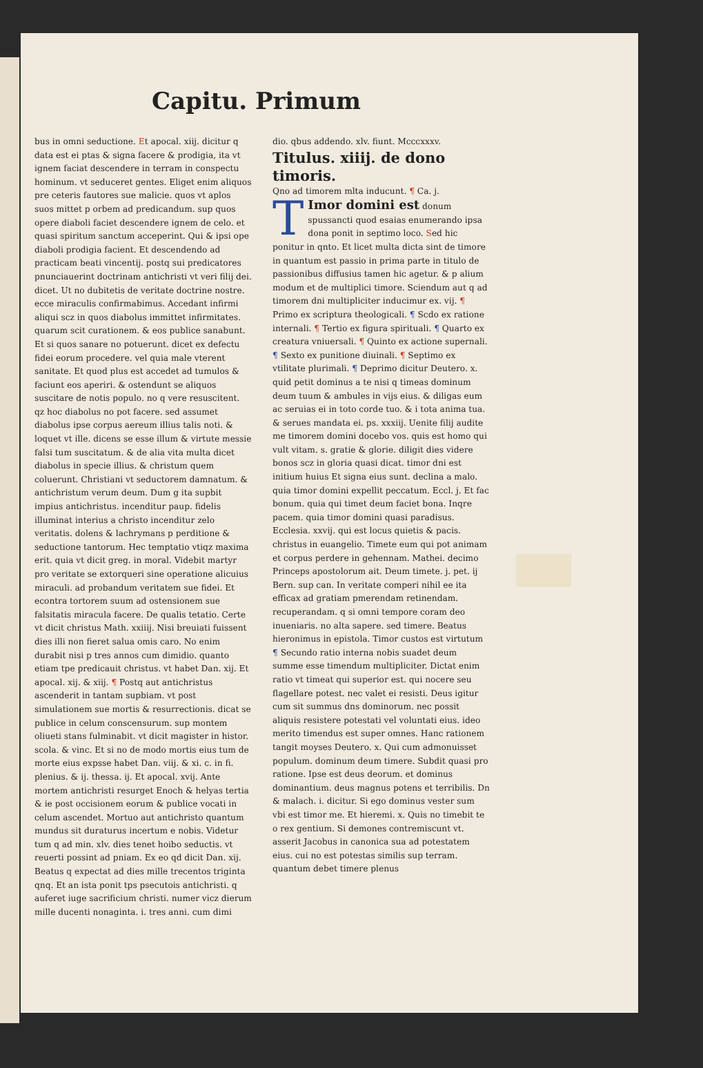Capitu. Primum
bus in omni seductione. Et apocal. xiij. dicitur q data est ei ptas & signa facere & prodigia, ita vt ignem faciat descendere in terram in conspectu hominum. vt seduceret gentes. Eliget enim aliquos pre ceteris fautores sue malicie. quos vt aplos suos mittet p orbem ad predicandum. sup quos opere diaboli faciet descendere ignem de celo. et quasi spiritum sanctum acceperint. Qui & ipsi ope diaboli prodigia facient. Et descendendo ad practicam beati vincentij. postq sui predicatores pnunciauerint doctrinam antichristi vt veri filij dei. dicet. Ut no dubitetis de veritate doctrine nostre. ecce miraculis confirmabimus. Accedant infirmi aliqui scz in quos diabolus immittet infirmitates. quarum scit curationem. & eos publice sanabunt. Et si quos sanare no potuerunt. dicet ex defectu fidei eorum procedere. vel quia male vterent sanitate. Et quod plus est accedet ad tumulos & faciunt eos aperiri. & ostendunt se aliquos suscitare de notis populo. no q vere resuscitent. qz hoc diabolus no pot facere. sed assumet diabolus ipse corpus aereum illius talis noti. & loquet vt ille. dicens se esse illum & virtute messie falsi tum suscitatum. & de alia vita multa dicet diabolus in specie illius. & christum quem coluerunt. Christiani vt seductorem damnatum. & antichristum verum deum. Dum g ita supbit impius antichristus. incenditur paup. fidelis illuminat interius a christo incenditur zelo veritatis. dolens & lachrymans p perditione & seductione tantorum. Hec temptatio vtiqz maxima erit. quia vt dicit greg. in moral. Videbit martyr pro veritate se extorqueri sine operatione alicuius miraculi. ad probandum veritatem sue fidei. Et econtra tortorem suum ad ostensionem sue falsitatis miracula facere. De qualis tetatio. Certe vt dicit christus Math. xxiiij. Nisi breuiati fuissent dies illi non fieret salua omis caro. No enim durabit nisi p tres annos cum dimidio. quanto etiam tpe predicauit christus. vt habet Dan. xij. Et apocal. xij. & xiij. ¶ Postq aut antichristus ascenderit in tantam supbiam. vt post simulationem sue mortis & resurrectionis. dicat se publice in celum conscensurum. sup montem oliueti stans fulminabit. vt dicit magister in histor. scola. & vinc. Et si no de modo mortis eius tum de morte eius expsse habet Dan. viij. & xi. c. in fi. plenius. & ij. thessa. ij. Et apocal. xvij. Ante mortem antichristi resurget Enoch & helyas tertia & ie post occisionem eorum & publice vocati in celum ascendet. Mortuo aut antichristo quantum mundus sit duraturus incertum e nobis. Videtur tum q ad min. xlv. dies tenet hoibo seductis. vt reuerti possint ad pniam. Ex eo qd dicit Dan. xij. Beatus q expectat ad dies mille trecentos triginta qnq. Et an ista ponit tps psecutois antichristi. q auferet iuge sacrificium christi. numer vicz dierum mille ducenti nonaginta. i. tres anni. cum dimi
dio. qbus addendo. xlv. fiunt. Mcccxxxv.
Titulus. xiiij. de dono timoris.
Qno ad timorem mlta inducunt. ¶ Ca. j.
TImor domini est donum spussancti quod esaias enumerando ipsa dona ponit in septimo loco. Sed hic ponitur in qnto. Et licet multa dicta sint de timore in quantum est passio in prima parte in titulo de passionibus diffusius tamen hic agetur. & p alium modum et de multiplici timore. Sciendum aut q ad timorem dni multipliciter inducimur ex. vij. ¶ Primo ex scriptura theologicali. ¶ Scdo ex ratione internali. ¶ Tertio ex figura spirituali. ¶ Quarto ex creatura vniuersali. ¶ Quinto ex actione supernali. ¶ Sexto ex punitione diuinali. ¶ Septimo ex vtilitate plurimali. ¶ Deprimo dicitur Deutero. x. quid petit dominus a te nisi q timeas dominum deum tuum & ambules in vijs eius. & diligas eum ac seruias ei in toto corde tuo. & i tota anima tua. & serues mandata ei. ps. xxxiij. Uenite filij audite me timorem domini docebo vos. quis est homo qui vult vitam. s. gratie & glorie. diligit dies videre bonos scz in gloria quasi dicat. timor dni est initium huius Et signa eius sunt. declina a malo. quia timor domini expellit peccatum. Eccl. j. Et fac bonum. quia qui timet deum faciet bona. Inqre pacem. quia timor domini quasi paradisus. Ecclesia. xxvij. qui est locus quietis & pacis. christus in euangelio. Timete eum qui pot animam et corpus perdere in gehennam. Mathei. decimo Princeps apostolorum ait. Deum timete. j. pet. ij Bern. sup can. In veritate comperi nihil ee ita efficax ad gratiam pmerendam retinendam. recuperandam. q si omni tempore coram deo inueniaris. no alta sapere. sed timere. Beatus hieronimus in epistola. Timor custos est virtutum ¶ Secundo ratio interna nobis suadet deum summe esse timendum multipliciter. Dictat enim ratio vt timeat qui superior est. qui nocere seu flagellare potest. nec valet ei resisti. Deus igitur cum sit summus dns dominorum. nec possit aliquis resistere potestati vel voluntati eius. ideo merito timendus est super omnes. Hanc rationem tangit moyses Deutero. x. Qui cum admonuisset populum. dominum deum timere. Subdit quasi pro ratione. Ipse est deus deorum. et dominus dominantium. deus magnus potens et terribilis. Dn & malach. i. dicitur. Si ego dominus vester sum vbi est timor me. Et hieremi. x. Quis no timebit te o rex gentium. Si demones contremiscunt vt. asserit Jacobus in canonica sua ad potestatem eius. cui no est potestas similis sup terram. quantum debet timere plenus